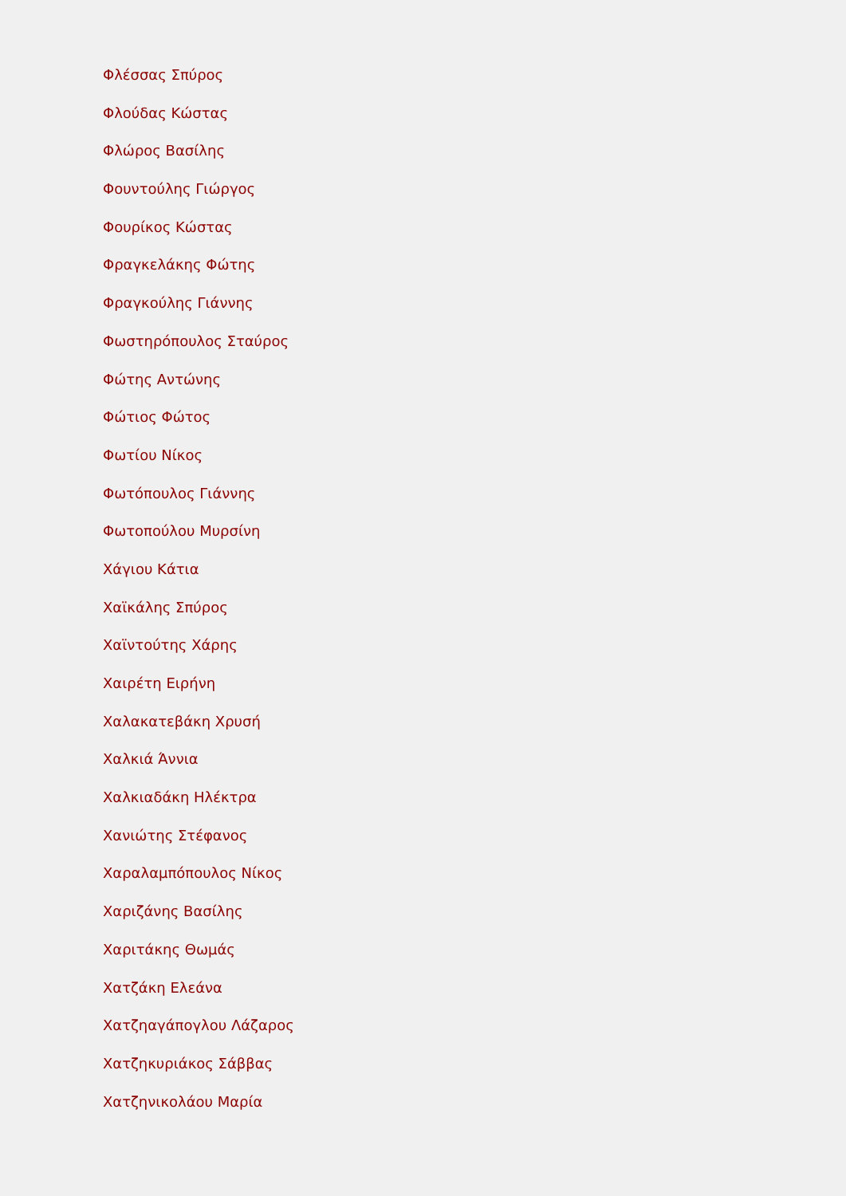Φλέσσας Σπύρος
Φλούδας Κώστας
Φλώρος Βασίλης
Φουντούλης Γιώργος
Φουρίκος Κώστας
Φραγκελάκης Φώτης
Φραγκούλης Γιάννης
Φωστηρόπουλος Σταύρος
Φώτης Αντώνης
Φώτιος Φώτος
Φωτίου Νίκος
Φωτόπουλος Γιάννης
Φωτοπούλου Μυρσίνη
Χάγιου Κάτια
Χαϊκάλης Σπύρος
Χαϊντούτης Χάρης
Χαιρέτη Ειρήνη
Χαλακατεβάκη Χρυσή
Χαλκιά Άννια
Χαλκιαδάκη Ηλέκτρα
Χανιώτης Στέφανος
Χαραλαμπόπουλος Νίκος
Χαριζάνης Βασίλης
Χαριτάκης Θωμάς
Χατζάκη Ελεάνα
Χατζηαγάπογλου Λάζαρος
Χατζηκυριάκος Σάββας
Χατζηνικολάου Μαρία